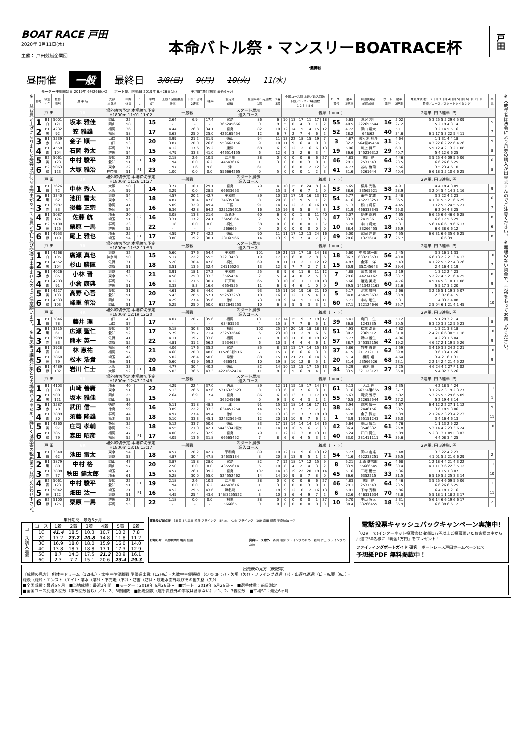BOAT RACE 戸田
2020年 3月11日(水)
主催： 戸田競艇企業団
本命バトル祭・マンスリーBOATRACE杯
優勝戦
戸田
昼開催 一般 最終日 3/8(日) 9(月) 10(火) 11(水)
モーター使用開始日 2019年 6月26日(水)　　ボート使用開始日 2019年 6月26日(水)　　　　平均ST集計期間 最近6ヶ月
※一旦お買い上げになりました舟券は如何なる理由があっても買い戻し及び交換は出来ませんのでご注意願います。 ※払戻金は課税対象となる場合があるため、詳しくは最寄の税務署にお問い合わせ下さい。
| 番号 | 級別 ・色 | 登番 期別 | 選 手 名 | 支部 出身地 | 年齢 体重 | F L | 平均 ST | 上段：全国最近 勝率 | 下段：当地 2連率 | 3連率 | 前走地 成績 | 全国半年出走回数 1着 | 2着 3着 | 全国コース別 上段／進入回数 下段／1・2・3着回数 1 2 3 4 5 6 | | | | | | モーター 番号 | 勝率 2連率 | 前回使用者 前回成績 | ボート 番号 | 勝率 2連率 | 今節成績 初日 2日目 3日目 4日目 5日目 6日目 7日目 着順／コース／スタートタイミング | 早 見 |
| --- | --- | --- | --- | --- | --- | --- | --- | --- | --- | --- | --- | --- | --- | --- | --- | --- | --- | --- | --- | --- | --- | --- | --- | --- | --- | --- |
| 戸 田 | | | 1R | 場外締切予定 本場締切予定 H1800m 11:01 11:02 | | | | 一般戦 | | | スタート展示 進入コース | | | 着順〔 ⇒ ⇒ 〕 | | | | | | | | | 2連単. 円 3連単. 円 | | | |
| 1 | B1 白 | 5001 121 | 坂本 雅佳 | 岡山 岡山 | 25 58 | | 15 | 2.64 - | 6.9 - | 17.4 - | 宮島 365245666 | 86 0 | 6 9 | 10 5 | 13 0 | 17 4 | 11 3 | 17 1 | 18 2 | 55 | 5.63 40.5 | 滝沢 芳行 222655544 | 16 | 5.02 27.2 | 5 3 25 5 5 29 6 5 09 5 2 19 4 3 14 | 5 |
| 2 | B1 黒 | 4232 92 | 笠 雅雄 | 福岡 福岡 | 36 58 | | 17 | 4.44 3.63 | 26.8 25.0 | 34.1 25.0 | 宮島 426165454 | 82 12 | 10 6 | 12 7 | 14 2 | 15 7 | 14 4 | 15 6 | 12 2 | 52 | 4.72 28.2 | 藤山 翔大 64転62 | 40 | 5.11 34.6 | 3 2 14 5 5 16 6 1 17 5 3 22 5 4 11 | 7 |
| 3 | B1 赤 | 3539 69 | 金子 順一 | 山口 山口 | 51 53 | | 20 | 3.99 3.87 | 21.2 20.0 | 31.9 26.6 | 徳山 553662156 | 94 9 | 11 10 | 13 11 | 22 9 | 18 6 | 15 4 | 19 0 | 7 0 | 3 | 4.87 32.2 | 佐々木 翔斗 564転45454 | 31 | 4.64 25.1 | 1 1 31 4 4 18 4 3 22 6 2 22 6 4 26 | 9 |
| 4 | B1 青 | 4550 104 | 石岡 将太 | 群馬 群馬 | 31 54 | | 15 | 4.12 4.79 | 17.6 33.3 | 35.2 41.0 | 唐津 446514155 | 68 6 | 6 12 | 9 6 | 12 3 | 12 2 | 16 6 | 6 3 | 13 4 | 19 | 5.06 36.6 | 川上 昇平 145236312 | 29 | 6.01 40.7 | 5 5 12 4 2 13 2 1 08 5 4 12 6 6 25 | 8 |
| 5 | B2 黄 | 5061 123 | 中村 駿平 | 愛知 愛知 | 22 51 | F1 | 19 | 2.18 1.94 | 2.6 0.0 | 10.5 6.2 | 江戸川 44543616 | 38 1 | 0 3 | 0 0 | 0 0 | 0 0 | 6 3 | 6 0 | 27 1 | 46 | 4.83 29.1 | 古川 健 2531543 | 64 | 4.46 23.5 | 3 5 25 4 6 09 5 5 06 6 6 26 6 6 25 | 6 |
| 6 | B2 緑 | 5063 123 | 大塚 雅治 | 東京 神奈川 | 22 51 | F1 | 23 | 1.97 1.00 | 1.6 0.0 | 9.8 0.0 | 津 556664265 | 61 0 | 1 5 | 0 0 | 0 0 | 0 0 | 12 1 | 12 2 | 37 3 | 41 | 4.77 31.6 | 谷村 啓司 5261644 | 73 | 5.56 40.4 | 3 5 23 4 6 10 6 6 18 3 5 10 6 6 25 | 8 |
| 戸 田 | | | 2R | 場外締切予定 本場締切予定 H1800m 11:26 11:27 | | | | 一般戦 | | | スタート展示 進入コース | | | 着順〔 ⇒ ⇒ 〕 | | | | | | | | | 2連単. 円 3連単. 円 | | | |
| 1 | B1 白 | 3626 72 | 中林 秀人 | 大阪 大阪 | 50 59 | | 14 | 3.77 3.29 | 10.1 0.0 | 29.1 28.5 | 宮島 66633653 | 79 4 | 4 15 | 10 5 | 15 4 | 18 6 | 24 7 | 8 1 | 4 0 | 53 | 5.65 38.6 | 横井 光弘 33565521 | 58 | 4.91 28.9 | 4 4 18 4 3 09 3 2 04 5 4 14 3 1 16 | 9 |
| 2 | B1 黒 | 3340 62 | 池田 雷太 | 東京 東京 | 54 53 | | 18 | 4.57 4.87 | 20.2 30.4 | 42.7 47.8 | 平和島 34635134 | 89 8 | 10 20 | 12 8 | 17 13 | 19 9 | 16 5 | 13 1 | 12 2 | 54 | 5.77 41.6 | 田中 定雄 452233251 | 71 | 5.48 36.5 | 3 3 22 4 2 23 4 1 01 5 5 21 6 6 29 | 6 |
| 3 | B1 赤 | 3987 83 | 後藤 正宗 | 静岡 静岡 | 41 54 | | 16 | 5.09 6.36 | 32.9 42.8 | 49.4 64.2 | 三国 3251256615 | 91 16 | 14 15 | 17 16 | 12 9 | 12 5 | 16 8 | 16 4 | 18 3 | 13 | 5.13 31.9 | 松山 将吾 466333345 | 74 | 4.45 25.0 | 1 1 12 5 5 24 5 5 21 6 2 04 4 3 25 | 7 |
| 4 | B1 青 | 5087 124 | 佐藤 航 | 埼玉 埼玉 | 20 51 | F2 | 16 | 3.08 3.31 | 13.3 17.2 | 21.6 24.1 | 浜名湖 36456F64 | 60 2 | 6 5 | 0 0 | 0 0 | 1 1 | 8 3 | 11 3 | 40 6 | 47 | 5.07 33.3 | 伊達 正利 2415361 | 47 | 4.65 26.6 | 6 6 25 6 6 46 6 6 28 6 6 17 5 6 29 | 8 |
| 5 | B2 黄 | 5100 125 | 栗原 一馬 | 群馬 群馬 | 23 55 | | 22 | 1.18 - | 0.0 - | 0.0 - | 桐生 566665 | 38 0 | 0 0 | 0 0 | 0 0 | 0 0 | 0 0 | 1 0 | 37 0 | 10 | 5.70 38.4 | 中山 将太 33266455 | 18 | 5.31 36.9 | 5 6 14 6 6 19 6 6 17 6 6 38 6 6 12 | 6 |
| 6 | B1 緑 | 4953 119 | 尾上 雅也 | 埼玉 埼玉 | 25 54 | F1 | 17 | 4.59 3.80 | 27.7 19.2 | 42.2 30.1 | 徳山 2316F566 | 90 14 | 11 13 | 11 9 | 17 9 | 12 7 | 13 4 | 24 7 | 16 2 | 49 | 5.00 28.6 | 武田 光史 1323614 | 37 | 4.55 26.7 | 6 6 31 6 6 35 6 6 25 6 6 39 | 8 |
| 戸 田 | | | 3R | 場外締切予定 本場締切予定 H1800m 11:52 11:53 | | | | 一般戦 | | | スタート展示 進入コース | | | 着順〔 ⇒ ⇒ 〕 | | | | | | | | | 2連単. 円 3連単. 円 | | | |
| 1 | B1 白 | 4568 105 | 廣瀬 真也 | 東京 神奈川 | 32 50 | | 15 | 5.60 5.17 | 37.6 22.2 | 54.4 55.5 | 平和島 322134531 | 101 19 | 19 17 | 21 15 | 13 6 | 17 8 | 18 12 | 14 8 | 18 6 | 18 | 5.60 36.7 | 中嶋 誠一郎 633213531 | 56 | 5.45 40.0 | 3 3 16 1 1 33 6 6 13 2 2 21 3 4 13 | 10 |
| 2 | B1 黒 | 4552 104 | 杉山 勝匡 | 佐賀 佐賀 | 31 51 | | 18 | 5.20 3.51 | 30.4 13.5 | 47.8 32.4 | 桐生 2411552③ | 69 13 | 8 12 | 11 9 | 11 7 | 12 7 | 11 2 | 12 7 | 12 1 | 15 | 4.87 30.9 | 金澤 一洋 35エ45643 | 52 | 5.43 39.4 | 4 1 22 5 5 27 4 3 26 2 4 16 4 2 19 | 7 |
| 3 | B1 赤 | 4026 85 | 小林 晋 | 東京 東京 | 42 53 | | 21 | 3.91 4.58 | 18.1 25.0 | 27.2 33.3 | 平和島 3565454 | 55 2 | 8 5 | 9 4 | 6 4 | 11 0 | 6 2 | 11 5 | 12 0 | 7 | 4.88 29.6 | 三嶌 誠司 44214162 | 53 | 5.19 33.7 | 1 3 12 2 4 23 5 2 27 4 5 21 6 4 25 | 8 |
| 4 | B1 青 | 4203 91 | 小倉 康典 | 群馬 群馬 | 37 51 | | 16 | 4.12 3.33 | 21.5 8.3 | 30.7 16.6 | 江戸川 6654555 | 65 11 | 3 6 | 10 9 | 10 4 | 11 6 | 11 1 | 10 0 | 13 0 | 9 | 5.66 39.5 | 渡邉 英児 1413422163 | 60 | 4.76 32.6 | 4 5 14 5 3 10 1 1 08 5 5 17 3 2 20 | 9 |
| 5 | B1 黄 | 4527 103 | 高野 心吾 | 愛知 愛知 | 31 51 | | 20 | 4.61 5.43 | 26.8 28.5 | 44.0 57.1 | 三国 552533253 | 93 10 | 15 16 | 11 8 | 16 12 | 19 11 | 16 5 | 21 4 | 10 1 | 5 | 5.17 34.8 | 池本 輝明 454253632 | 49 | 5.66 38.9 | 3 2 26 5 1 19 3 5 07 2 3 07 6 4 15 | 7 |
| 6 | B1 緑 | 4533 103 | 峰重 侑治 | 岡山 岡山 | 31 51 | | 17 | 4.29 5.25 | 27.4 25.0 | 35.6 50.0 | 徳山 6122645253 | 73 10 | 10 6 | 9 8 | 14 5 | 15 5 | 11 3 | 16 3 | 11 2 | 60 | 5.71 37.1 | 中村 魁生 122124646 | 46 | 5.31 35.7 | 1 4 03 2 4 08 2 5 04 6 1 21 4 1 45 | 10 |
| 戸 田 | | | 4R | 場外締切予定 本場締切予定 H1800m 12:19 12:20 | | | | 一般戦 | | | スタート展示 進入コース | | | 着順〔 ⇒ ⇒ 〕 | | | | | | | | | 2連単. 円 3連単. 円 | | | |
| 1 | B1 白 | 3846 78 | 藤井 理 | 山口 山口 | 43 57 | | 17 | 4.07 - | 20.7 - | 35.6 - | 福岡 63463553 | 101 4 | 17 15 | 14 8 | 15 7 | 19 7 | 17 8 | 19 5 | 17 1 | 39 | 5.41 36.8 | 島田 一生 1243335 | 48 | 5.12 30.5 | 5 1 29 3 2 14 6 3 20 3 3 12 5 5 23 | 8 |
| 2 | B1 黒 | 3315 61 | 広瀬 聖仁 | 愛知 愛知 | 54 52 | | 17 | 5.18 5.79 | 30.3 35.7 | 52.9 71.4 | 福岡 232532646 | 102 6 | 25 23 | 14 10 | 20 11 | 19 12 | 18 9 | 18 6 | 13 6 | 51 | 4.93 30.2 | 松本 浩貴 2365512 | 44 | 4.82 31.0 | 1 3 21 3 3 18 2 4 21 6 6 30 5 1 18 | 10 |
| 3 | B1 赤 | 3989 83 | 熊本 英一 | 佐賀 佐賀 | 41 55 | | 22 | 4.11 4.81 | 19.7 31.2 | 33.8 56.2 | 福岡 5534634 | 71 6 | 8 10 | 10 5 | 11 4 | 10 4 | 10 4 | 19 6 | 12 1 | 57 | 5.77 38.7 | 野中 義生 345352156 | 42 | 4.06 19.2 | 4 2 23 1 6 04 4 6 27 2 1 19 5 5 26 | 9 |
| 4 | B1 青 | 3928 81 | 林 恵祐 | 福岡 福岡 | 44 57 | | 21 | 4.06 4.60 | 17.6 20.0 | 35.2 48.0 | 宮島 115263転516 | 85 7 | 8 15 | 12 7 | 13 8 | 17 6 | 14 6 | 15 3 | 15 0 | 37 | 5.86 41.5 | 竹井 貴史 211212111 | 62 | 5.59 39.8 | 3 4 19 3 3 24 2 2 21 3 6 13 4 1 26 | 10 |
| 5 | B1 黄 | 3860 79 | 松本 浩貴 | 埼玉 埼玉 | 46 51 | | 20 | 5.02 5.60 | 28.4 41.9 | 50.0 59.2 | 常滑 636541 | 88 10 | 15 19 | 11 8 | 21 10 | 21 12 | 16 8 | 14 5 | 6 1 | 20 | 5.14 31.4 | 相馬 翔 53566526 | 68 | 4.64 23.1 | 3 4 21 6 1 31 2 2 14 2 4 21 4 5 22 | 9 |
| 6 | B1 緑 | 4489 102 | 岩川 仁士 | 大阪 大阪 | 33 52 | F1 | 18 | 4.77 5.03 | 30.4 36.6 | 40.2 43.3 | 徳山 422165242⑥ | 82 11 | 14 8 | 10 8 | 12 5 | 15 6 | 17 9 | 15 4 | 13 1 | 34 | 5.29 33.5 | 鈴木 博 321123123 | 27 | 5.25 36.0 | 4 6 24 4 2 27 F 1 02 5 4 02 3 6 26 | |
| 戸 田 | | | 5R | 場外締切予定 本場締切予定 H1800m 12:47 12:48 | | | | 一般戦 | | | スタート展示 進入コース | | | 着順〔 ⇒ ⇒ 〕 | | | | | | | | | 2連単. 円 3連単. 円 | | | |
| 1 | B1 白 | 4103 88 | 山崎 善庸 | 埼玉 東京 | 40 51 | | 22 | 4.29 5.13 | 22.4 26.6 | 37.0 47.6 | 唐津 5316323523 | 89 8 | 12 13 | 11 6 | 15 10 | 18 7 | 17 6 | 14 3 | 14 1 | 61 | 5.13 31.6 | 大江 純 66354落665 | 39 | 5.35 37.7 | 4 2 18 5 4 24 3 1 26 2 3 19 2 3 27 | 11 |
| 2 | B1 黒 | 5001 121 | 坂本 雅佳 | 岡山 岡山 | 25 58 | | 15 | 2.64 - | 6.9 - | 17.4 - | 宮島 365245666 | 86 0 | 6 9 | 10 5 | 13 0 | 17 4 | 11 3 | 17 1 | 18 2 | 55 | 5.63 40.5 | 滝沢 芳行 222655544 | 16 | 5.02 27.2 | 5 3 25 5 5 29 6 5 09 5 2 19 4 3 14 | 1 |
| 3 | B1 赤 | 3587 70 | 武田 信一 | 徳島 徳島 | 46 59 | | 16 | 5.11 3.89 | 31.8 22.2 | 48.3 33.3 | 津 634451254 | 91 14 | 15 15 | 15 15 | 18 7 | 14 7 | 16 7 | 17 7 | 11 1 | 38 | 5.94 46.1 | 野末 智一 2446156 | 63 | 4.67 30.5 | 6 4 12 2 2 27 1 1 12 3 6 18 5 3 06 | 9 |
| 4 | B1 青 | 3889 80 | 須藤 隆雄 | 群馬 栃木 | 44 53 | | 18 | 4.97 5.10 | 27.4 33.3 | 49.4 45.1 | 徳山 3243256543 | 91 12 | 13 20 | 13 11 | 15 10 | 17 9 | 17 7 | 19 6 | 10 2 | 1 | 5.78 43.9 | 金子 賢志 155151243 | 12 | 5.39 36.0 | 2 1 24 2 3 23 4 2 23 3 4 16 4 6 13 | 11 |
| 5 | B1 黄 | 4360 97 | 庄司 孝輔 | 静岡 静岡 | 35 52 | | 18 | 5.12 4.55 | 33.7 21.0 | 50.6 42.1 | 徳山 54436342転欠 | 83 11 | 17 14 | 13 11 | 14 10 | 14 5 | 14 6 | 14 7 | 15 3 | 42 | 5.64 36.4 | 高山 智至 3546332 | 61 | 4.76 26.8 | 1 1 13 2 5 22 5 3 14 4 2 23 3 6 24 | 10 |
| 6 | B1 緑 | 3851 79 | 森田 昭彦 | 福岡 福岡 | 47 55 | F1 | 17 | 4.00 4.05 | 22.7 13.6 | 32.9 31.8 | 宮島 66565452 | 79 7 | 11 8 | 12 6 | 12 6 | 13 4 | 18 5 | 13 3 | 11 2 | 40 | 5.24 33.0 | 江口 晃生 231411111 | 41 | 5.09 35.6 | 5 2 31 3 1 09 F 3 03 4 4 08 3 4 25 | |
| 戸 田 | | | 6R | 場外締切予定 本場締切予定 H1800m 13:16 13:17 | | | | 一般戦 | | | スタート展示 進入コース | | | 着順〔 ⇒ ⇒ 〕 | | | | | | | | | 2連単. 円 3連単. 円 | | | |
| 1 | B1 白 | 3340 62 | 池田 雷太 | 東京 東京 | 54 53 | | 18 | 4.57 4.87 | 20.2 30.4 | 42.7 47.8 | 平和島 34635134 | 89 8 | 10 20 | 12 8 | 17 13 | 19 9 | 16 5 | 13 1 | 12 2 | 54 | 5.77 41.6 | 田中 定雄 452233251 | 71 | 5.48 36.5 | 3 3 22 4 2 23 4 1 01 5 5 21 6 6 29 | 2 |
| 2 | B1 黒 | 3879 80 | 中村 格 | 岡山 岡山 | 47 57 | | 20 | 3.87 2.50 | 15.8 0.0 | 28.0 0.0 | 宮島 43555614 | 82 6 | 7 10 | 12 8 | 18 4 | 17 2 | 12 4 | 15 3 | 9 2 | 8 | 5.21 33.9 | 上原 健次郎 55666545 | 36 | 4.68 30.4 | 1 2 18 4 4 21 4 3 22 4 1 11 3 6 22 3 5 12 | 11 |
| 3 | B1 赤 | 3808 77 | 秋田 健太郎 | 埼玉 埼玉 | 45 61 | | 15 | 4.57 5.28 | 26.1 30.0 | 39.2 55.0 | 宮島 524552462 | 107 14 | 14 14 | 13 10 | 19 9 | 22 8 | 20 7 | 19 8 | 14 0 | 45 | 5.16 36.6 | 三宅 爾士 6352215 | 33 | 5.36 31.5 | 1 1 15 1 3 07 6 5 19 5 5 25 3 3 14 | 10 |
| 4 | B2 青 | 5061 123 | 中村 駿平 | 愛知 愛知 | 22 51 | F1 | 19 | 2.18 1.94 | 2.6 0.0 | 10.5 6.2 | 江戸川 44543616 | 38 1 | 0 3 | 0 0 | 0 0 | 0 0 | 6 3 | 6 0 | 27 1 | 46 | 4.83 29.1 | 古川 健 2531543 | 64 | 4.46 23.5 | 3 5 25 4 6 09 5 5 06 6 6 26 6 6 25 | 1 |
| 5 | B1 黄 | 5042 122 | 畑田 汰一 | 埼玉 東京 | 21 51 | F1 | 16 | 4.52 4.45 | 29.5 25.4 | 43.6 43.6 | 浜名湖 14転3255522 | 71 3 | 18 10 | 9 3 | 12 6 | 10 4 | 12 9 | 16 7 | 13 2 | 6 | 5.01 32.6 | 下寺 秀和 446331534 | 70 | 5.86 43.8 | 6 4 18 1 2 16 5 5 18 1 1 18 2 3 17 | 11 |
| 6 | B2 緑 | 5100 125 | 栗原 一馬 | 群馬 群馬 | 23 55 | | 22 | 1.18 - | 0.0 - | 0.0 - | 桐生 566665 | 38 0 | 0 0 | 0 0 | 0 0 | 0 0 | 0 0 | 1 0 | 37 0 | 10 | 5.70 38.4 | 中山 将太 33266455 | 18 | 5.31 36.9 | 5 6 14 6 6 19 6 6 17 6 6 38 6 6 12 | 2 |
※未成年者は法令により舟券の購入が出来ませんのでご注意ください。 ※無理のない資金で、余裕をもってお楽しみください。
集計期間　最近6ヶ月
| コース別入着率 | コース | 1着 | 2着 | 3着 | 4着 | 5着 | 6着 |
| | 1C | 41.4 | 18.5 | 10.3 | 10.7 | 10.2 | 7.8 |
| | 2C | 17.2 | 23.2 | 20.8 | 14.8 | 11.8 | 11.2 |
| | 3C | 16.9 | 18.0 | 18.0 | 15.9 | 16.0 | 14.0 |
| | 4C | 13.8 | 18.7 | 18.8 | 17.1 | 17.3 | 12.9 |
| | 5C | 8.7 | 14.3 | 17.5 | 21.2 | 20.9 | 16.1 |
| | 6C | 2.3 | 7.7 | 15.1 | 20.6 | 23.4 | 29.3 |
事故及び減点者　3日目 5R 森田 昭彦 フライング　5R 岩川 仁士 フライング　10R 森田 昭彦 不良航法 －7
お知らせ　※途中帰郷 亀山 佳岳 賞典レース除外　森田 昭彦 フライングのため　岩川 仁士 フライングのため
電話投票キャッシュバックキャンペーン実施中!
「02#」で(インターネット投票含む)節間1万円以上ご投票頂いたお客様の中から抽選で50名様に『現金1万円』をプレゼント！
ファイティングボートガイド 研究　ボートレース戸田ホームページにて
予想紙PDF 無料掲載中！
出走表の見方（表記等）
〔成績の見方〕 斜体＝ドリーム（12F転）・太字＝準優勝戦 準優進出戦（12F転）・丸数字＝優勝戦 （① ② ｺF ｺﾃ）・欠場（欠ｹ）・フライング返還（F）・出遅れ返還（L）・転覆（転ﾃ）・
沈没（沈ﾁ）・エンスト（エイ）・落水（落ﾗ）・不完走（不ﾌ）・妨害（妨ﾎ）・競走水面外及びその他失格（失ｼ）
■全国成績：最近6ヶ月　■当地成績：最近3年間　■モーター：2019年 6月26日～　■ボート：2019年 6月26日～　■選手体重：前日測定
■全国コース別進入回数（事故回数含む）／1、2、3着回数　■出走回数（選手責任外の事故は含まない）／1、2、3着回数　■平均ST：最近6ヶ月